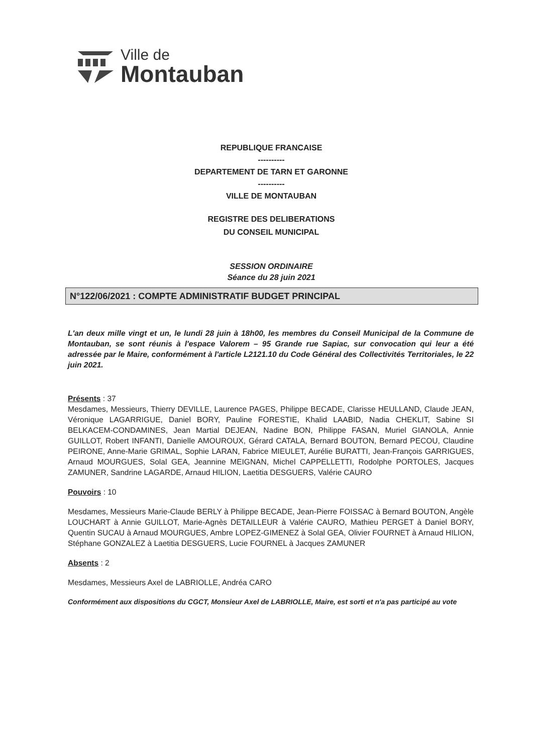Ville de
Montauban
REPUBLIQUE FRANCAISE
----------
DEPARTEMENT DE TARN ET GARONNE
----------
VILLE DE MONTAUBAN
REGISTRE DES DELIBERATIONS
DU CONSEIL MUNICIPAL
SESSION ORDINAIRE
Séance du 28 juin 2021
N°122/06/2021 : COMPTE ADMINISTRATIF BUDGET PRINCIPAL
L'an deux mille vingt et un, le lundi 28 juin à 18h00, les membres du Conseil Municipal de la Commune de Montauban, se sont réunis à l'espace Valorem – 95 Grande rue Sapiac, sur convocation qui leur a été adressée par le Maire, conformément à l'article L2121.10 du Code Général des Collectivités Territoriales, le 22 juin 2021.
Présents : 37
Mesdames, Messieurs, Thierry DEVILLE, Laurence PAGES, Philippe BECADE, Clarisse HEULLAND, Claude JEAN, Véronique LAGARRIGUE, Daniel BORY, Pauline FORESTIE, Khalid LAABID, Nadia CHEKLIT, Sabine SI BELKACEM-CONDAMINES, Jean Martial DEJEAN, Nadine BON, Philippe FASAN, Muriel GIANOLA, Annie GUILLOT, Robert INFANTI, Danielle AMOUROUX, Gérard CATALA, Bernard BOUTON, Bernard PECOU, Claudine PEIRONE, Anne-Marie GRIMAL, Sophie LARAN, Fabrice MIEULET, Aurélie BURATTI, Jean-François GARRIGUES, Arnaud MOURGUES, Solal GEA, Jeannine MEIGNAN, Michel CAPPELLETTI, Rodolphe PORTOLES, Jacques ZAMUNER, Sandrine LAGARDE, Arnaud HILION, Laetitia DESGUERS, Valérie CAURO
Pouvoirs : 10
Mesdames, Messieurs Marie-Claude BERLY à Philippe BECADE, Jean-Pierre FOISSAC à Bernard BOUTON, Angèle LOUCHART à Annie GUILLOT, Marie-Agnès DETAILLEUR à Valérie CAURO, Mathieu PERGET à Daniel BORY, Quentin SUCAU à Arnaud MOURGUES, Ambre LOPEZ-GIMENEZ à Solal GEA, Olivier FOURNET à Arnaud HILION, Stéphane GONZALEZ à Laetitia DESGUERS, Lucie FOURNEL à Jacques ZAMUNER
Absents : 2
Mesdames, Messieurs Axel de LABRIOLLE, Andréa CARO
Conformément aux dispositions du CGCT, Monsieur Axel de LABRIOLLE, Maire, est sorti et n'a pas participé au vote